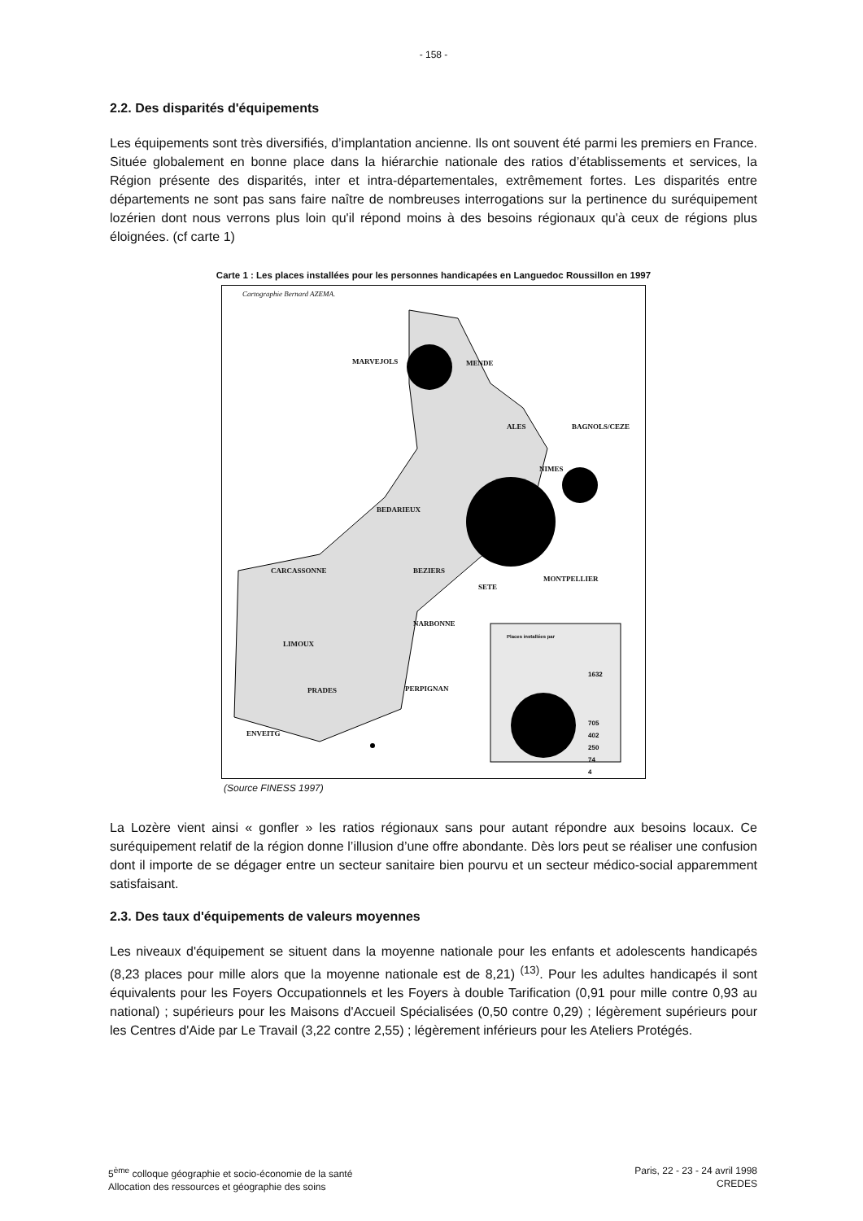- 158 -
2.2. Des disparités d'équipements
Les équipements sont très diversifiés, d’implantation ancienne. Ils ont souvent été parmi les premiers en France. Située globalement en bonne place dans la hiérarchie nationale des ratios d’établissements et services, la Région présente des disparités, inter et intra-départementales, extrêmement fortes. Les disparités entre départements ne sont pas sans faire naître de nombreuses interrogations sur la pertinence du suréquipement lozérien dont nous verrons plus loin qu'il répond moins à des besoins régionaux qu'à ceux de régions plus éloignées. (cf carte 1)
Carte 1 : Les places installées pour les personnes handicapées en Languedoc Roussillon en 1997
Cartographie Bernard AZEMA.
MARVEJOLS MENDE
ALES BAGNOLS/CEZE
NIMES
BEDARIEUX
CARCASSONNE BEZIERS
SETE
MONTPELLIER
NARBONNE
LIMOUX
PRADES PERPIGNAN
ENVEITG
Places installées par
1632
705
402
250
74
4
(Source FINESS 1997)
La Lozère vient ainsi « gonfler » les ratios régionaux sans pour autant répondre aux besoins locaux. Ce suréquipement relatif de la région donne l’illusion d’une offre abondante. Dès lors peut se réaliser une confusion dont il importe de se dégager entre un secteur sanitaire bien pourvu et un secteur médico-social apparemment satisfaisant.
2.3. Des taux d'équipements de valeurs moyennes
Les niveaux d'équipement se situent dans la moyenne nationale pour les enfants et adolescents handicapés (8,23 places pour mille alors que la moyenne nationale est de 8,21) <sup>(13)</sup>. Pour les adultes handicapés il sont équivalents pour les Foyers Occupationnels et les Foyers à double Tarification (0,91 pour mille contre 0,93 au national) ; supérieurs pour les Maisons d'Accueil Spécialisées (0,50 contre 0,29) ; légèrement supérieurs pour les Centres d'Aide par Le Travail (3,22 contre 2,55) ; légèrement inférieurs pour les Ateliers Protégés.
5<sup>ème</sup> colloque géographie et socio-économie de la santé
Allocation des ressources et géographie des soins
Paris, 22 - 23 - 24 avril 1998
CREDES